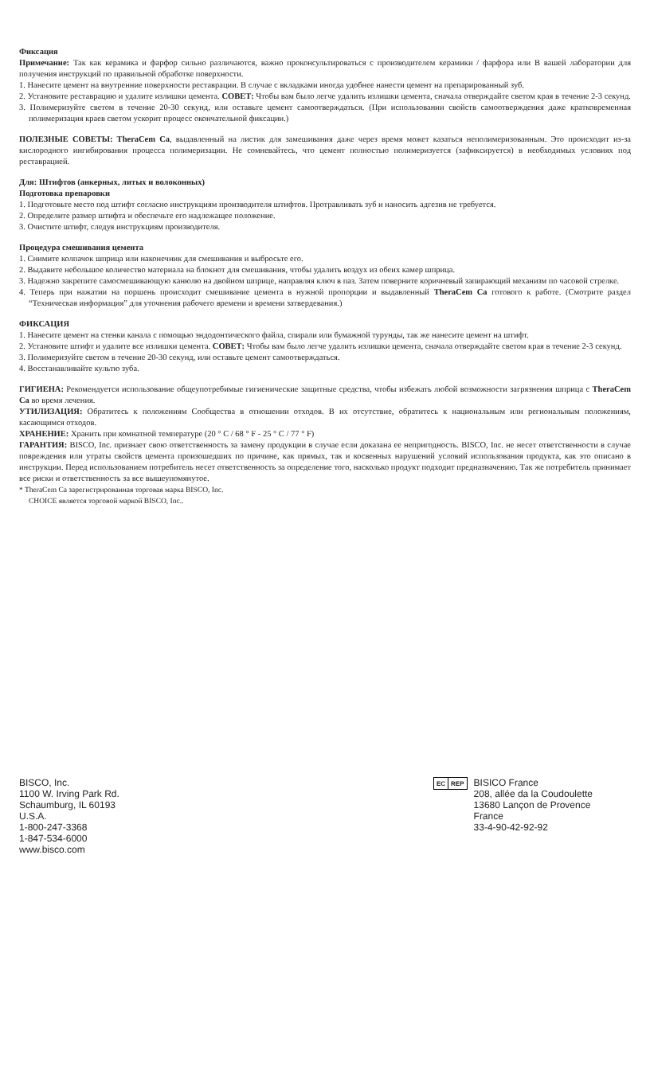Фиксация
Примечание: Так как керамика и фарфор сильно различаются, важно проконсультироваться с производителем керамики / фарфора или В вашей лаборатории для получения инструкций по правильной обработке поверхности.
1. Нанесите цемент на внутренние поверхности реставрации. В случае с вкладками иногда удобнее нанести цемент на препарированный зуб.
2. Установите реставрацию и удалите излишки цемента. СОВЕТ: Чтобы вам было легче удалить излишки цемента, сначала отверждайте светом края в течение 2-3 секунд.
3. Полимеризуйте светом в течение 20-30 секунд, или оставьте цемент самоотверждаться. (При использовании свойств самоотверждения даже кратковременная полимеризация краев светом ускорит процесс окончательной фиксации.)
ПОЛЕЗНЫЕ СОВЕТЫ: TheraCem Ca, выдавленный на листик для замешивания даже через время может казаться неполимеризованным. Это происходит из-за кислородного ингибирования процесса полимеризации. Не сомневайтесь, что цемент полностью полимеризуется (зафиксируется) в необходимых условиях под реставрацией.
Для: Штифтов (анкерных, литых и волоконных)
Подготовка препаровки
1. Подготовьте место под штифт согласно инструкциям производителя штифтов. Протравливать зуб и наносить адгезив не требуется.
2. Определите размер штифта и обеспечьте его надлежащее положение.
3. Очистите штифт, следуя инструкциям производителя.
Процедура смешивания цемента
1. Снимите колпачок шприца или наконечник для смешивания и выбросьте его.
2. Выдавите небольшое количество материала на блокнот для смешивания, чтобы удалить воздух из обеих камер шприца.
3. Надежно закрепите самосмешивающую канюлю на двойном шприце, направляя ключ в паз. Затем поверните коричневый запирающий механизм по часовой стрелке.
4. Теперь при нажатии на поршень происходит смешивание цемента в нужной пропорции и выдавленный TheraCem Ca готового к работе. (Смотрите раздел “Техническая информация” для уточнения рабочего времени и времени затвердевания.)
ФИКСАЦИЯ
1. Нанесите цемент на стенки канала с помощью эндодонтического файла, спирали или бумажной турунды, так же нанесите цемент на штифт.
2. Установите штифт и удалите все излишки цемента. СОВЕТ: Чтобы вам было легче удалить излишки цемента, сначала отверждайте светом края в течение 2-3 секунд.
3. Полимеризуйте светом в течение 20-30 секунд, или оставьте цемент самоотверждаться.
4. Восстанавливайте культю зуба.
ГИГИЕНА: Рекомендуется использование общеупотребимые гигиенические защитные средства, чтобы избежать любой возможности загрязнения шприца с TheraCem Ca во время лечения.
УТИЛИЗАЦИЯ: Обратитесь к положениям Сообщества в отношении отходов. В их отсутствие, обратитесь к национальным или региональным положениям, касающимся отходов.
ХРАНЕНИЕ: Хранить при комнатной температуре (20 ° C / 68 ° F - 25 ° C / 77 ° F)
ГАРАНТИЯ: BISCO, Inc. признает свою ответственность за замену продукции в случае если доказана ее непригодность. BISCO, Inc. не несет ответственности в случае повреждения или утраты свойств цемента произошедших по причине, как прямых, так и косвенных нарушений условий использования продукта, как это описано в инструкции. Перед использованием потребитель несет ответственность за определение того, насколько продукт подходит предназначению. Так же потребитель принимает все риски и ответственность за все вышеупомянутое.
* TheraCem Ca зарегистрированная торговая марка BISCO, Inc.
CHOICE является торговой маркой BISCO, Inc..
BISCO, Inc.
1100 W. Irving Park Rd.
Schaumburg, IL 60193
U.S.A.
1-800-247-3368
1-847-534-6000
www.bisco.com
EC REP
BISICO France
208, allée da la Coudoulette
13680 Lançon de Provence
France
33-4-90-42-92-92